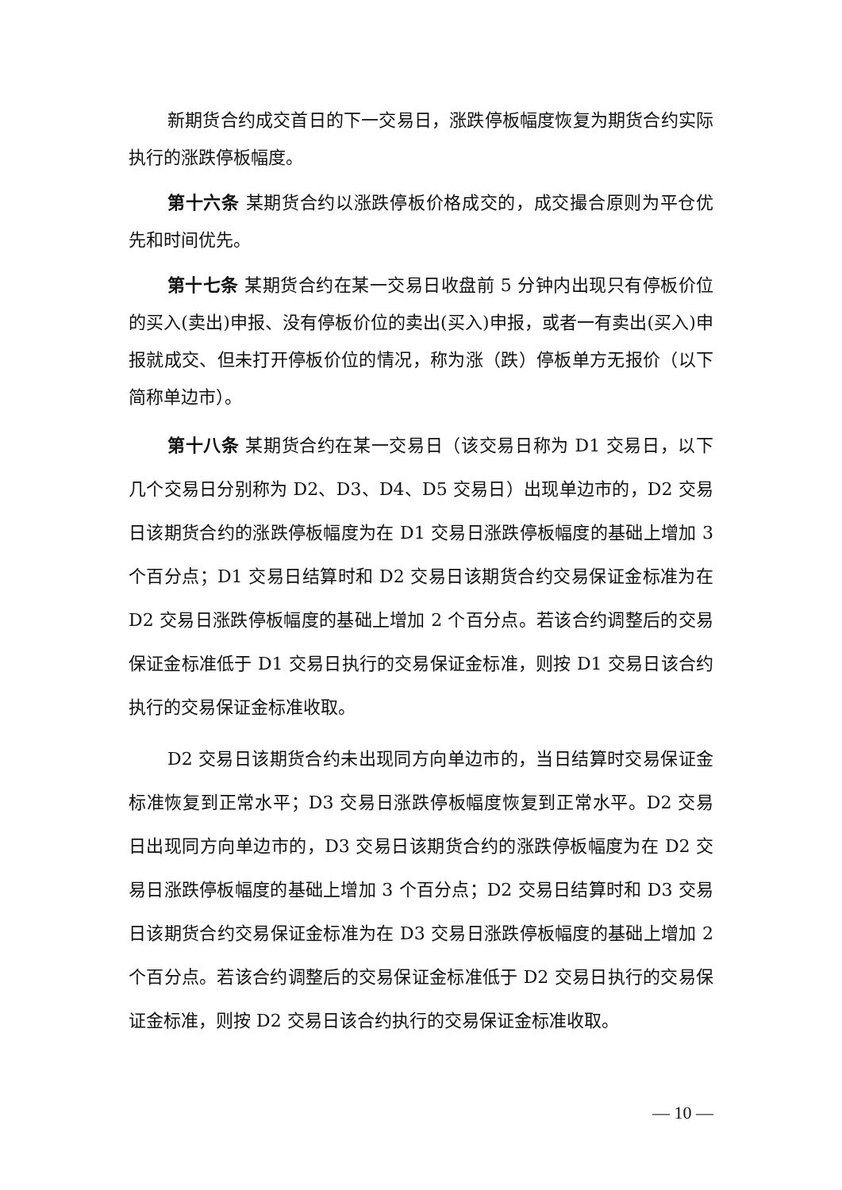新期货合约成交首日的下一交易日，涨跌停板幅度恢复为期货合约实际执行的涨跌停板幅度。
第十六条 某期货合约以涨跌停板价格成交的，成交撮合原则为平仓优先和时间优先。
第十七条 某期货合约在某一交易日收盘前 5 分钟内出现只有停板价位的买入(卖出)申报、没有停板价位的卖出(买入)申报，或者一有卖出(买入)申报就成交、但未打开停板价位的情况，称为涨（跌）停板单方无报价（以下简称单边市）。
第十八条 某期货合约在某一交易日（该交易日称为 D1 交易日，以下几个交易日分别称为 D2、D3、D4、D5 交易日）出现单边市的，D2 交易日该期货合约的涨跌停板幅度为在 D1 交易日涨跌停板幅度的基础上增加 3 个百分点；D1 交易日结算时和 D2 交易日该期货合约交易保证金标准为在 D2 交易日涨跌停板幅度的基础上增加 2 个百分点。若该合约调整后的交易保证金标准低于 D1 交易日执行的交易保证金标准，则按 D1 交易日该合约执行的交易保证金标准收取。
D2 交易日该期货合约未出现同方向单边市的，当日结算时交易保证金标准恢复到正常水平；D3 交易日涨跌停板幅度恢复到正常水平。D2 交易日出现同方向单边市的，D3 交易日该期货合约的涨跌停板幅度为在 D2 交易日涨跌停板幅度的基础上增加 3 个百分点；D2 交易日结算时和 D3 交易日该期货合约交易保证金标准为在 D3 交易日涨跌停板幅度的基础上增加 2 个百分点。若该合约调整后的交易保证金标准低于 D2 交易日执行的交易保证金标准，则按 D2 交易日该合约执行的交易保证金标准收取。
— 10 —